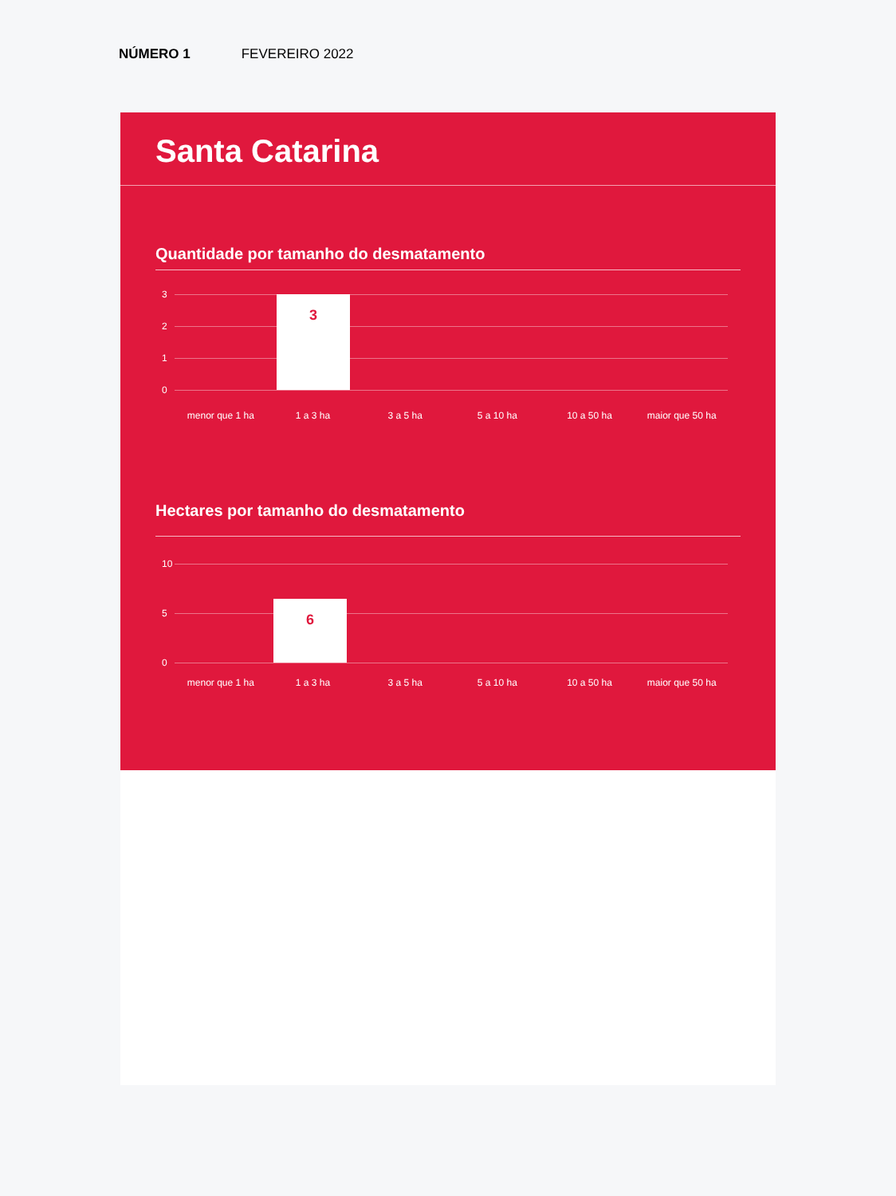NÚMERO 1 FEVEREIRO 2022
Santa Catarina
Quantidade por tamanho do desmatamento
3
2
1
0
3
menor que 1 ha 1 a 3 ha 3 a 5 ha 5 a 10 ha 10 a 50 ha maior que 50 ha
Hectares por tamanho do desmatamento
10
5
0
6
menor que 1 ha 1 a 3 ha 3 a 5 ha 5 a 10 ha 10 a 50 ha maior que 50 ha